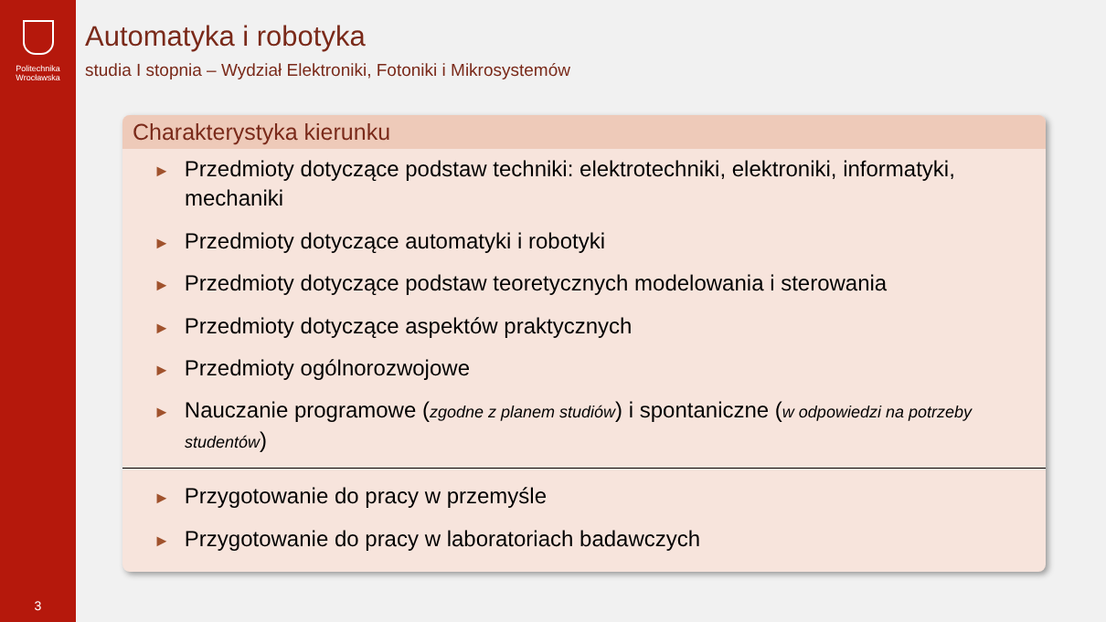Politechnika
Wrocławska
3
Automatyka i robotyka
studia I stopnia – Wydział Elektroniki, Fotoniki i Mikrosystemów
Charakterystyka kierunku
► Przedmioty dotyczące podstaw techniki: elektrotechniki, elektroniki, informatyki, mechaniki
► Przedmioty dotyczące automatyki i robotyki
► Przedmioty dotyczące podstaw teoretycznych modelowania i sterowania
► Przedmioty dotyczące aspektów praktycznych
► Przedmioty ogólnorozwojowe
► Nauczanie programowe (zgodne z planem studiów) i spontaniczne (w odpowiedzi na potrzeby studentów)
► Przygotowanie do pracy w przemyśle
► Przygotowanie do pracy w laboratoriach badawczych